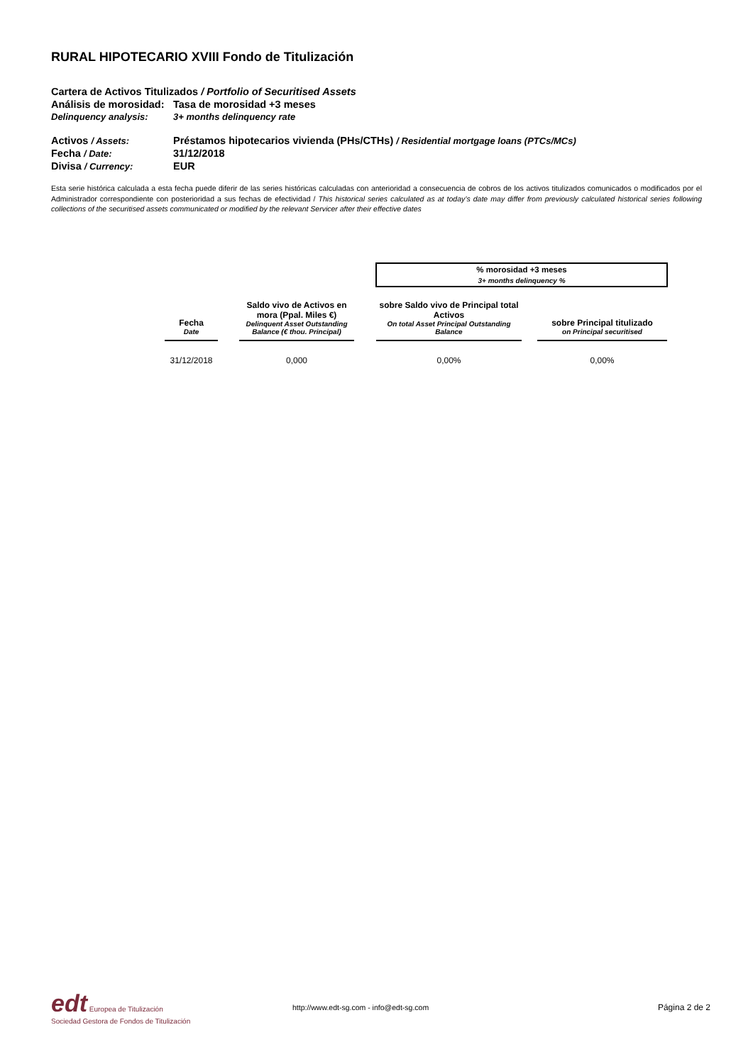RURAL HIPOTECARIO XVIII Fondo de Titulización
Cartera de Activos Titulizados / Portfolio of Securitised Assets
Análisis de morosidad: Tasa de morosidad +3 meses
Delinquency analysis: 3+ months delinquency rate
Activos / Assets: Préstamos hipotecarios vivienda (PHs/CTHs) / Residential mortgage loans (PTCs/MCs)
Fecha / Date: 31/12/2018
Divisa / Currency: EUR
Esta serie histórica calculada a esta fecha puede diferir de las series históricas calculadas con anterioridad a consecuencia de cobros de los activos titulizados comunicados o modificados por el Administrador correspondiente con posterioridad a sus fechas de efectividad / This historical series calculated as at today’s date may differ from previously calculated historical series following collections of the securitised assets communicated or modified by the relevant Servicer after their effective dates
| | | | | % morosidad +3 meses 3+ months delinquency % | | |
| --- | --- | --- | --- | --- | --- | --- |
| Fecha Date | | Saldo vivo de Activos en mora (Ppal. Miles €) Delinquent Asset Outstanding Balance (€ thou. Principal) | | sobre Saldo vivo de Principal total Activos On total Asset Principal Outstanding Balance | | sobre Principal titulizado on Principal securitised |
| 31/12/2018 | | 0,000 | | 0,00% | | 0,00% |
edt Europea de Titulización
Sociedad Gestora de Fondos de Titulización
http://www.edt-sg.com - info@edt-sg.com
Página 2 de 2